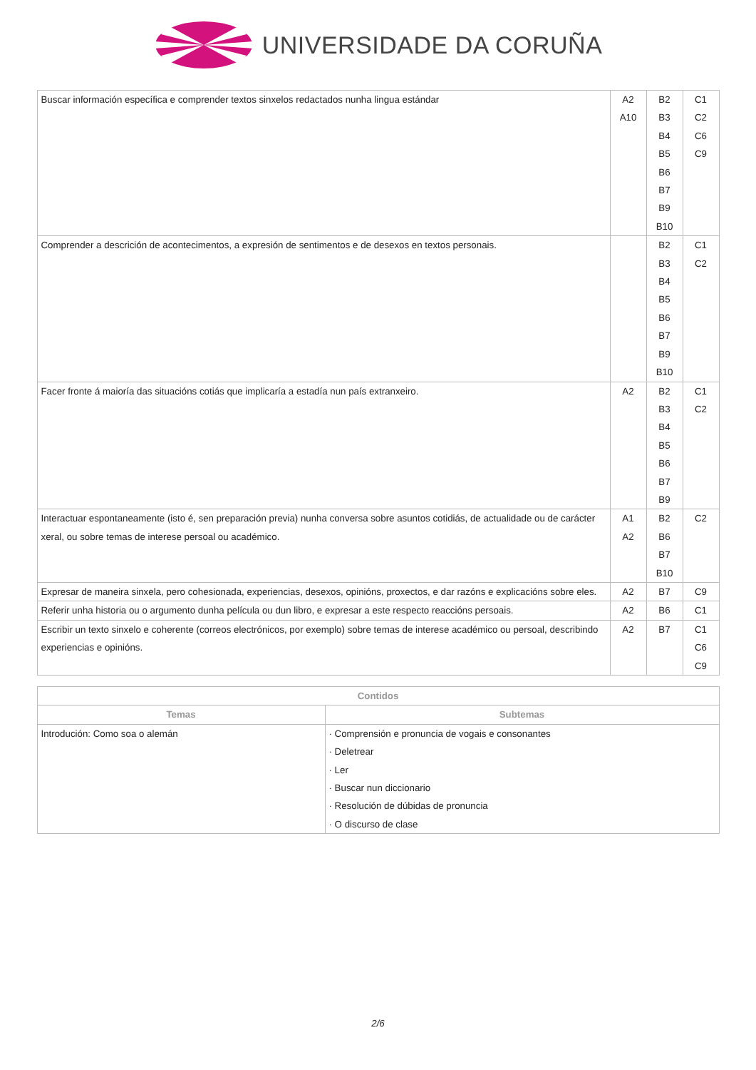UNIVERSIDADE DA CORUÑA
| Buscar información específica e comprender textos sinxelos redactados nunha lingua estándar | A2 A10 | B2 B3 B4 B5 B6 B7 B9 B10 | C1 C2 C6 C9 |
| Comprender a descrición de acontecimentos, a expresión de sentimentos e de desexos en textos personais. | | B2 B3 B4 B5 B6 B7 B9 B10 | C1 C2 |
| Facer fronte á maioría das situacións cotiás que implicaría a estadía nun país extranxeiro. | A2 | B2 B3 B4 B5 B6 B7 B9 | C1 C2 |
| Interactuar espontaneamente (isto é, sen preparación previa) nunha conversa sobre asuntos cotidiás, de actualidade ou de carácter xeral, ou sobre temas de interese persoal ou académico. | A1 A2 | B2 B6 B7 B10 | C2 |
| Expresar de maneira sinxela, pero cohesionada, experiencias, desexos, opinións, proxectos, e dar razóns e explicacións sobre eles. | A2 | B7 | C9 |
| Referir unha historia ou o argumento dunha película ou dun libro, e expresar a este respecto reaccións persoais. | A2 | B6 | C1 |
| Escribir un texto sinxelo e coherente (correos electrónicos, por exemplo) sobre temas de interese académico ou persoal, describindo experiencias e opinións. | A2 | B7 | C1 C6 C9 |
| Contidos | |
| --- | --- |
| Temas | Subtemas |
| Introdución: Como soa o alemán | · Comprensión e pronuncia de vogais e consonantes · Deletrear · Ler · Buscar nun diccionario · Resolución de dúbidas de pronuncia · O discurso de clase |
2/6